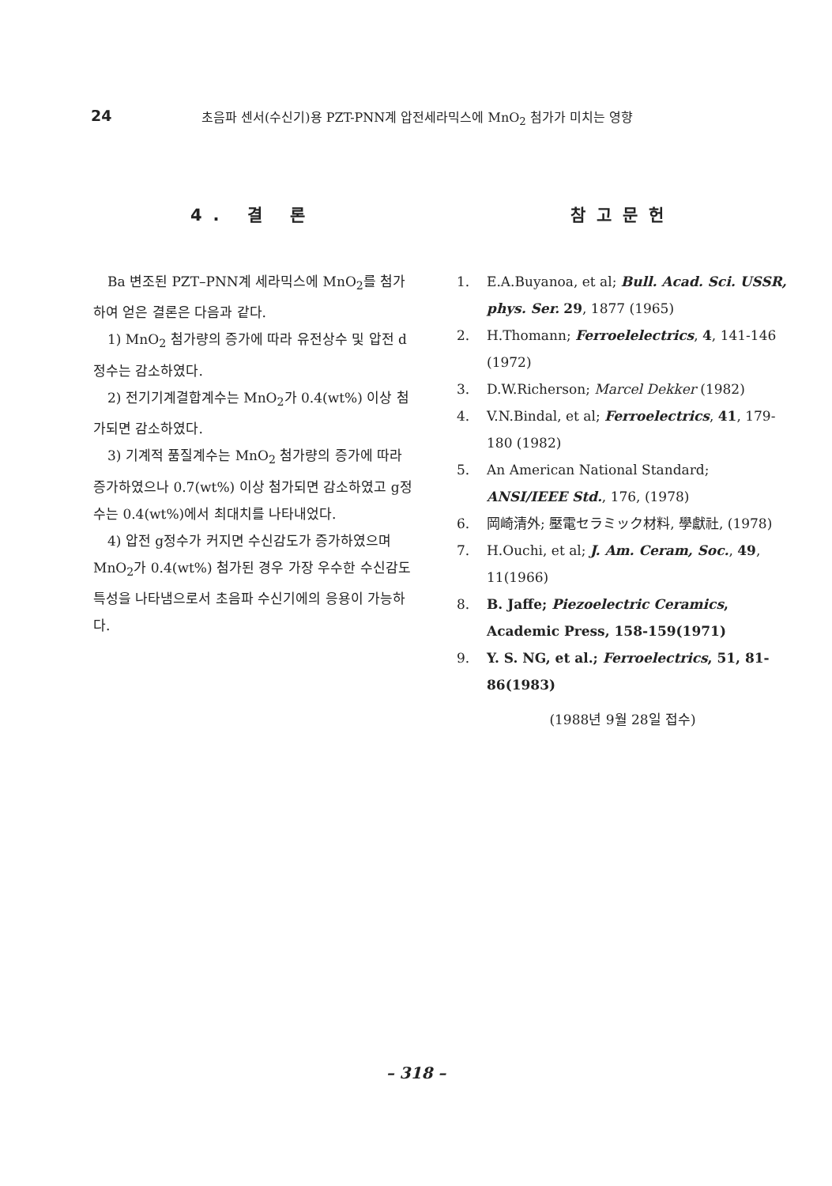24 초음파 센서(수신기)용 PZT-PNN계 압전세라믹스에 MnO<sub>2</sub> 첨가가 미치는 영향
4. 결 론
Ba 변조된 PZT–PNN계 세라믹스에 MnO<sub>2</sub>를 첨가하여 얻은 결론은 다음과 같다.
1) MnO<sub>2</sub> 첨가량의 증가에 따라 유전상수 및 압전 d정수는 감소하였다.
2) 전기기계결합계수는 MnO<sub>2</sub>가 0.4(wt%) 이상 첨가되면 감소하였다.
3) 기계적 품질계수는 MnO<sub>2</sub> 첨가량의 증가에 따라 증가하였으나 0.7(wt%) 이상 첨가되면 감소하였고 g정수는 0.4(wt%)에서 최대치를 나타내었다.
4) 압전 g정수가 커지면 수신감도가 증가하였으며 MnO<sub>2</sub>가 0.4(wt%) 첨가된 경우 가장 우수한 수신감도 특성을 나타냄으로서 초음파 수신기에의 응용이 가능하다.
참고문헌
1. E.A.Buyanoa, et al; Bull. Acad. Sci. USSR, phys. Ser. 29, 1877 (1965)
2. H.Thomann; Ferroelelectrics, 4, 141-146 (1972)
3. D.W.Richerson; Marcel Dekker (1982)
4. V.N.Bindal, et al; Ferroelectrics, 41, 179-180 (1982)
5. An American National Standard; ANSI/IEEE Std., 176, (1978)
6. 岡崎清外; 壓電セラミック材料, 學獻社, (1978)
7. H.Ouchi, et al; J. Am. Ceram, Soc., 49, 11(1966)
8. B. Jaffe; Piezoelectric Ceramics, Academic Press, 158-159(1971)
9. Y. S. NG, et al.; Ferroelectrics, 51, 81-86(1983)
(1988년 9월 28일 접수)
– 318 –